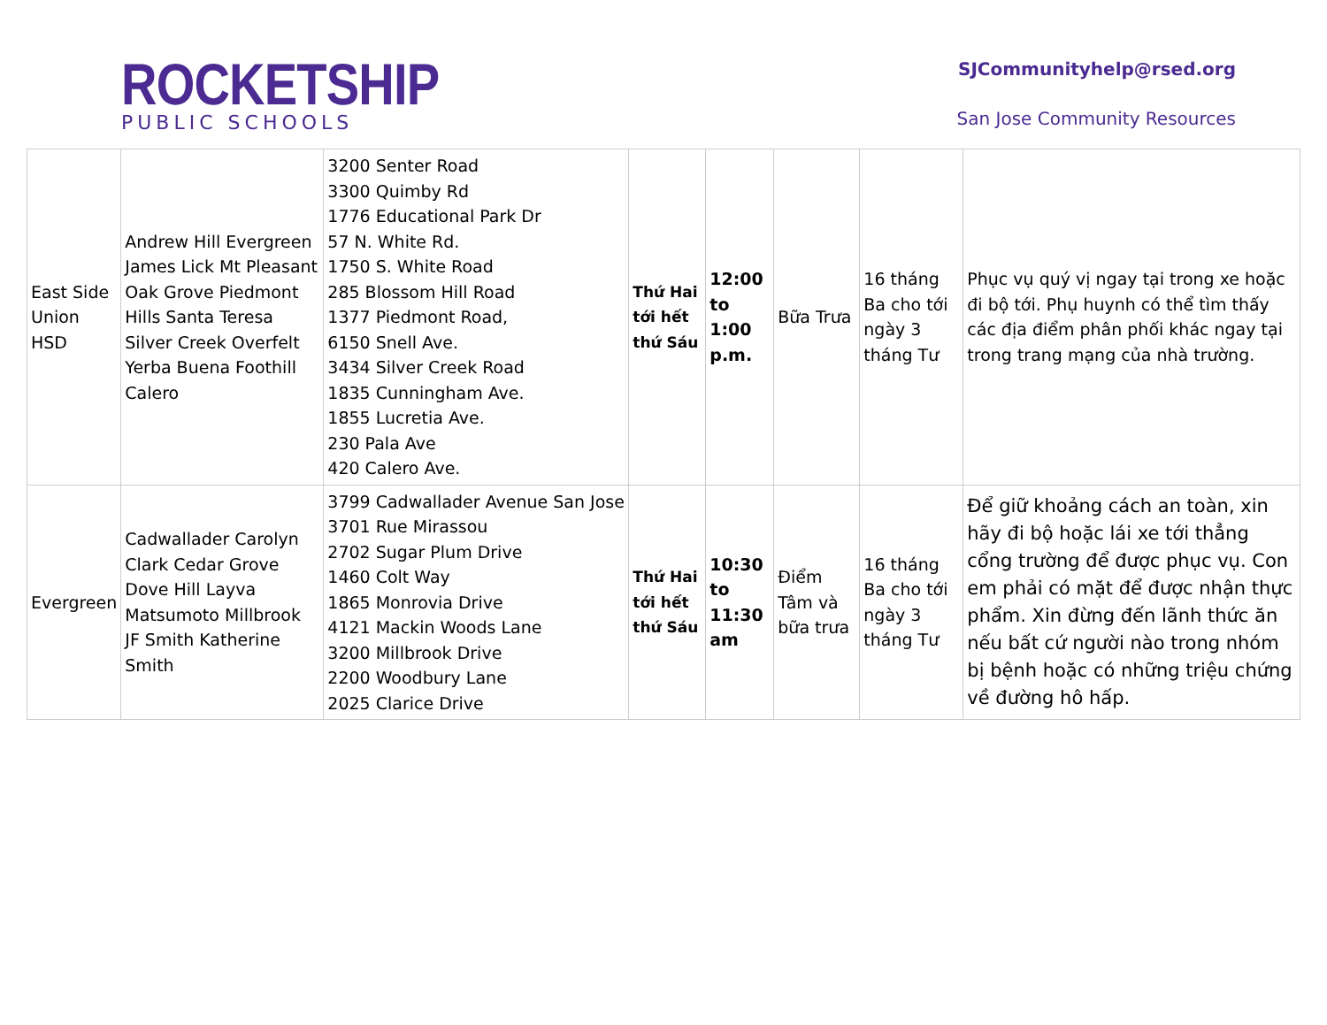ROCKETSHIP
PUBLIC SCHOOLS
SJCommunityhelp@rsed.org
San Jose Community Resources
| East Side Union HSD | Andrew Hill Evergreen James Lick Mt Pleasant Oak Grove Piedmont Hills Santa Teresa Silver Creek Overfelt Yerba Buena Foothill Calero | 3200 Senter Road 3300 Quimby Rd 1776 Educational Park Dr 57 N. White Rd. 1750 S. White Road 285 Blossom Hill Road 1377 Piedmont Road, 6150 Snell Ave. 3434 Silver Creek Road 1835 Cunningham Ave. 1855 Lucretia Ave. 230 Pala Ave 420 Calero Ave. | Thứ Hai tới hết thứ Sáu | 12:00 to 1:00 p.m. | Bữa Trưa | 16 tháng Ba cho tới ngày 3 tháng Tư | Phục vụ quý vị ngay tại trong xe hoặc đi bộ tới. Phụ huynh có thể tìm thấy các địa điểm phân phối khác ngay tại trong trang mạng của nhà trường. |
| Evergreen | Cadwallader Carolyn Clark Cedar Grove Dove Hill Layva Matsumoto Millbrook JF Smith Katherine Smith | 3799 Cadwallader Avenue San Jose 3701 Rue Mirassou 2702 Sugar Plum Drive 1460 Colt Way 1865 Monrovia Drive 4121 Mackin Woods Lane 3200 Millbrook Drive 2200 Woodbury Lane 2025 Clarice Drive | Thứ Hai tới hết thứ Sáu | 10:30 to 11:30 am | Điểm Tâm và bữa trưa | 16 tháng Ba cho tới ngày 3 tháng Tư | Để giữ khoảng cách an toàn, xin hãy đi bộ hoặc lái xe tới thẳng cổng trường để được phục vụ. Con em phải có mặt để được nhận thực phẩm. Xin đừng đến lãnh thức ăn nếu bất cứ người nào trong nhóm bị bệnh hoặc có những triệu chứng về đường hô hấp. |